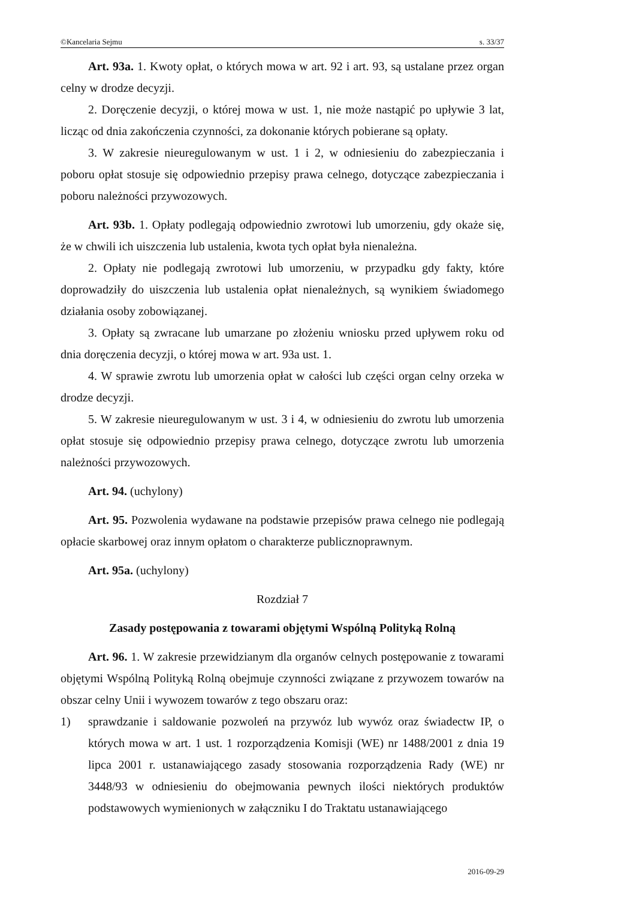©Kancelaria Sejmu s. 33/37
Art. 93a. 1. Kwoty opłat, o których mowa w art. 92 i art. 93, są ustalane przez organ celny w drodze decyzji.
2. Doręczenie decyzji, o której mowa w ust. 1, nie może nastąpić po upływie 3 lat, licząc od dnia zakończenia czynności, za dokonanie których pobierane są opłaty.
3. W zakresie nieuregulowanym w ust. 1 i 2, w odniesieniu do zabezpieczania i poboru opłat stosuje się odpowiednio przepisy prawa celnego, dotyczące zabezpieczania i poboru należności przywozowych.
Art. 93b. 1. Opłaty podlegają odpowiednio zwrotowi lub umorzeniu, gdy okaże się, że w chwili ich uiszczenia lub ustalenia, kwota tych opłat była nienależna.
2. Opłaty nie podlegają zwrotowi lub umorzeniu, w przypadku gdy fakty, które doprowadziły do uiszczenia lub ustalenia opłat nienależnych, są wynikiem świadomego działania osoby zobowiązanej.
3. Opłaty są zwracane lub umarzane po złożeniu wniosku przed upływem roku od dnia doręczenia decyzji, o której mowa w art. 93a ust. 1.
4. W sprawie zwrotu lub umorzenia opłat w całości lub części organ celny orzeka w drodze decyzji.
5. W zakresie nieuregulowanym w ust. 3 i 4, w odniesieniu do zwrotu lub umorzenia opłat stosuje się odpowiednio przepisy prawa celnego, dotyczące zwrotu lub umorzenia należności przywozowych.
Art. 94. (uchylony)
Art. 95. Pozwolenia wydawane na podstawie przepisów prawa celnego nie podlegają opłacie skarbowej oraz innym opłatom o charakterze publicznoprawnym.
Art. 95a. (uchylony)
Rozdział 7
Zasady postępowania z towarami objętymi Wspólną Polityką Rolną
Art. 96. 1. W zakresie przewidzianym dla organów celnych postępowanie z towarami objętymi Wspólną Polityką Rolną obejmuje czynności związane z przywozem towarów na obszar celny Unii i wywozem towarów z tego obszaru oraz:
1) sprawdzanie i saldowanie pozwoleń na przywóz lub wywóz oraz świadectw IP, o których mowa w art. 1 ust. 1 rozporządzenia Komisji (WE) nr 1488/2001 z dnia 19 lipca 2001 r. ustanawiającego zasady stosowania rozporządzenia Rady (WE) nr 3448/93 w odniesieniu do obejmowania pewnych ilości niektórych produktów podstawowych wymienionych w załączniku I do Traktatu ustanawiającego
2016-09-29